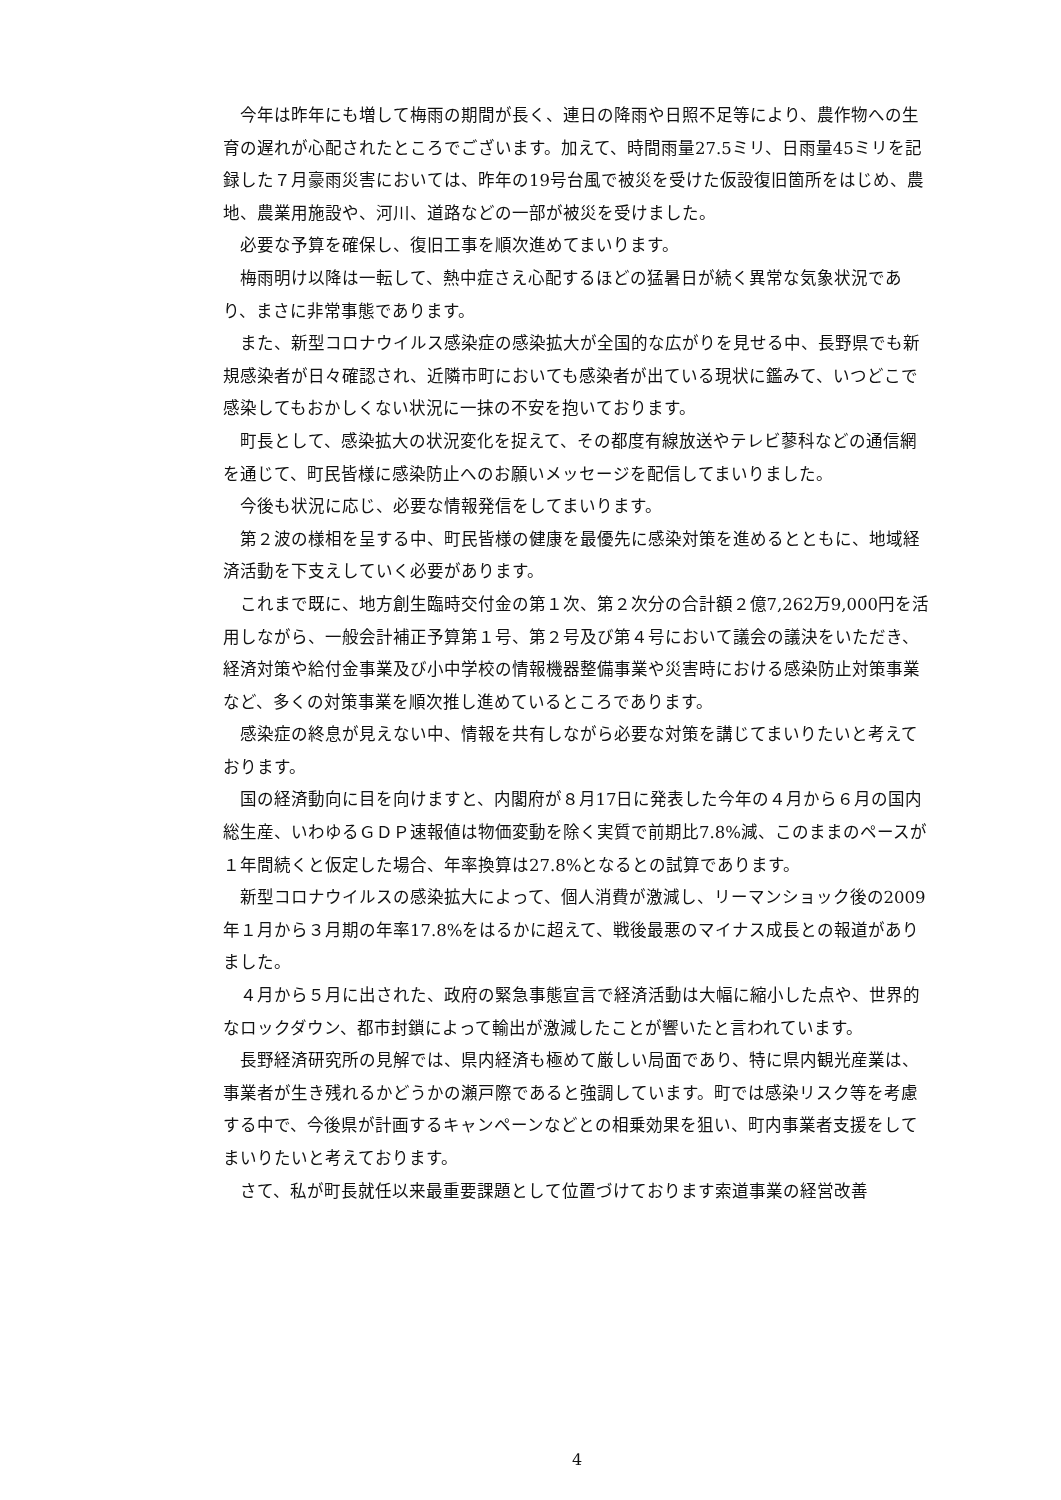今年は昨年にも増して梅雨の期間が長く、連日の降雨や日照不足等により、農作物への生育の遅れが心配されたところでございます。加えて、時間雨量27.5ミリ、日雨量45ミリを記録した７月豪雨災害においては、昨年の19号台風で被災を受けた仮設復旧箇所をはじめ、農地、農業用施設や、河川、道路などの一部が被災を受けました。
必要な予算を確保し、復旧工事を順次進めてまいります。
梅雨明け以降は一転して、熱中症さえ心配するほどの猛暑日が続く異常な気象状況であり、まさに非常事態であります。
また、新型コロナウイルス感染症の感染拡大が全国的な広がりを見せる中、長野県でも新規感染者が日々確認され、近隣市町においても感染者が出ている現状に鑑みて、いつどこで感染してもおかしくない状況に一抹の不安を抱いております。
町長として、感染拡大の状況変化を捉えて、その都度有線放送やテレビ蓼科などの通信網を通じて、町民皆様に感染防止へのお願いメッセージを配信してまいりました。
今後も状況に応じ、必要な情報発信をしてまいります。
第２波の様相を呈する中、町民皆様の健康を最優先に感染対策を進めるとともに、地域経済活動を下支えしていく必要があります。
これまで既に、地方創生臨時交付金の第１次、第２次分の合計額２億7,262万9,000円を活用しながら、一般会計補正予算第１号、第２号及び第４号において議会の議決をいただき、経済対策や給付金事業及び小中学校の情報機器整備事業や災害時における感染防止対策事業など、多くの対策事業を順次推し進めているところであります。
感染症の終息が見えない中、情報を共有しながら必要な対策を講じてまいりたいと考えております。
国の経済動向に目を向けますと、内閣府が８月17日に発表した今年の４月から６月の国内総生産、いわゆるＧＤＰ速報値は物価変動を除く実質で前期比7.8%減、このままのペースが１年間続くと仮定した場合、年率換算は27.8%となるとの試算であります。
新型コロナウイルスの感染拡大によって、個人消費が激減し、リーマンショック後の2009年１月から３月期の年率17.8%をはるかに超えて、戦後最悪のマイナス成長との報道がありました。
４月から５月に出された、政府の緊急事態宣言で経済活動は大幅に縮小した点や、世界的なロックダウン、都市封鎖によって輸出が激減したことが響いたと言われています。
長野経済研究所の見解では、県内経済も極めて厳しい局面であり、特に県内観光産業は、事業者が生き残れるかどうかの瀬戸際であると強調しています。町では感染リスク等を考慮する中で、今後県が計画するキャンペーンなどとの相乗効果を狙い、町内事業者支援をしてまいりたいと考えております。
さて、私が町長就任以来最重要課題として位置づけております索道事業の経営改善
4